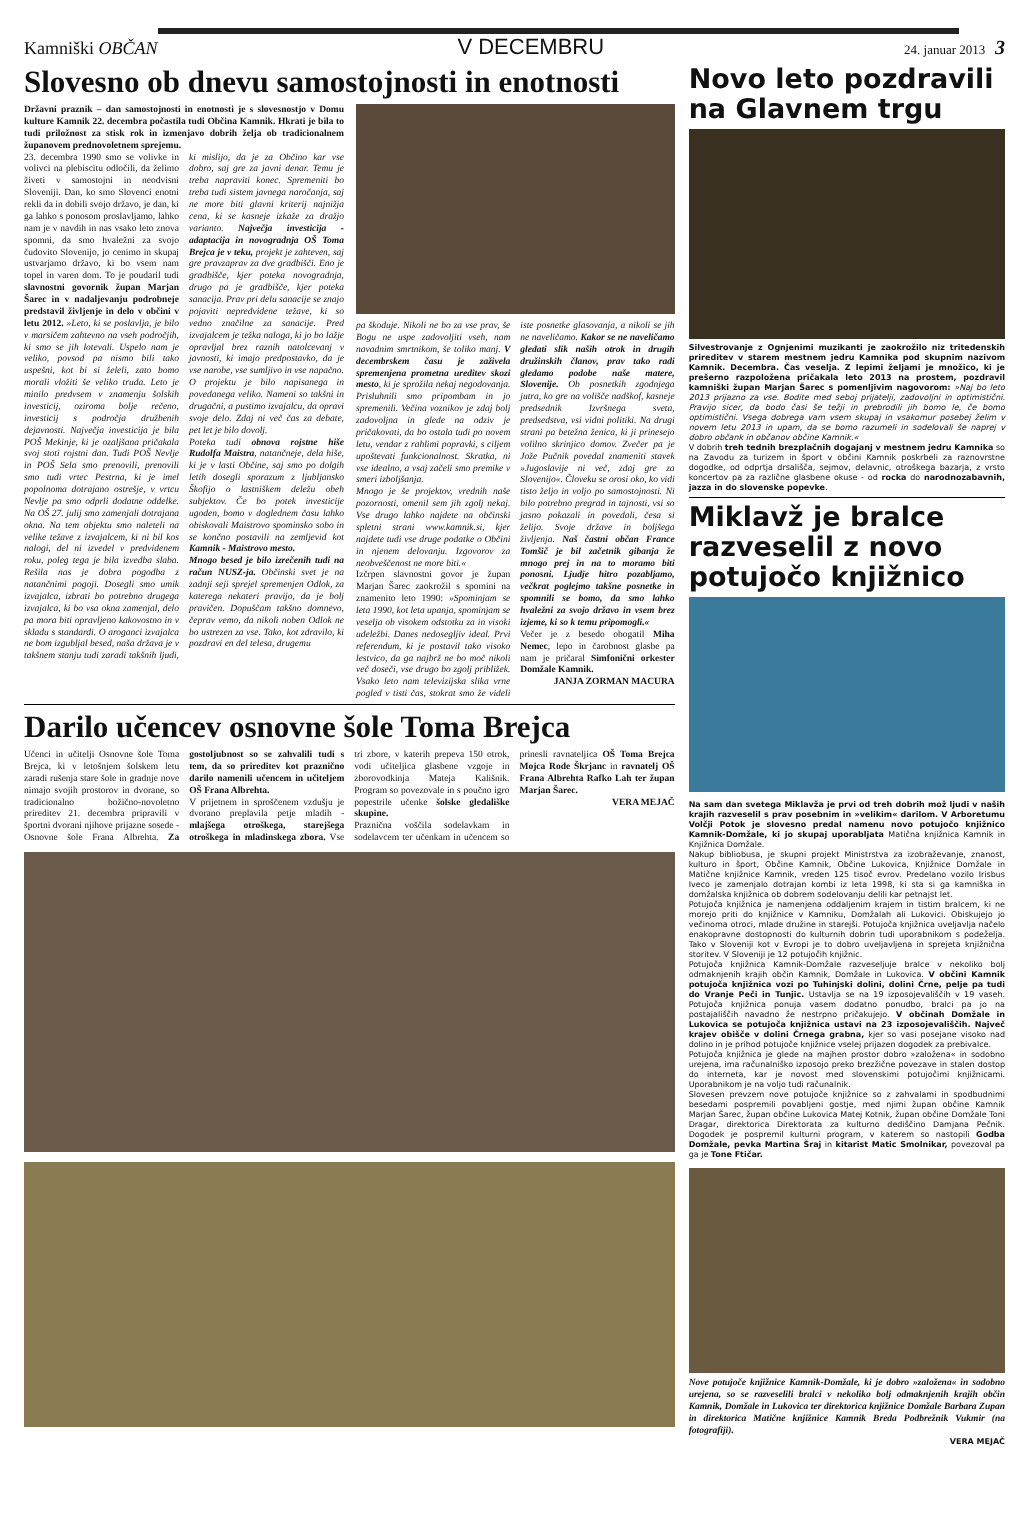Kamniški OBČAN V DECEMBRU 24. januar 2013 3
Slovesno ob dnevu samostojnosti in enotnosti
Državni praznik – dan samostojnosti in enotnosti je s slovesnostjo v Domu kulture Kamnik 22. decembra počastila tudi Občina Kamnik. Hkrati je bila to tudi priložnost za stisk rok in izmenjavo dobrih želja ob tradicionalnem županovem prednovoletnem sprejemu.
23. decembra 1990 smo se volivke in volivci na plebiscitu odločili, da želimo živeti v samostojni in neodvisni Sloveniji. Dan, ko smo Slovenci enotni rekli da in dobili svojo državo, je dan, ki ga lahko s ponosom proslavljamo, lahko nam je v navdih in nas vsako leto znova spomni, da smo hvaležni za svojo čudovito Slovenijo, jo cenimo in skupaj ustvarjamo državo, ki bo vsem nam topel in varen dom. To je poudaril tudi slavnostni govornik župan Marjan Šarec in v nadaljevanju podrobneje predstavil življenje in delo v občini v letu 2012. »Leto, ki se poslavlja, je bilo v marsičem zahtevno na vseh področjih, ki smo se jih lotevali. Uspelo nam je veliko, povsod pa nismo bili tako uspešni, kot bi si želeli, zato bomo morali vložiti še veliko truda. Leto je minilo predvsem v znamenju šolskih investicij, oziroma bolje rečeno, investicij s področja družbenih dejavnosti. Največja investicija je bila POŠ Mekinje, ki je ozaljšana pričakala svoj stoti rojstni dan. Tudi POŠ Nevlje in POŠ Sela smo prenovili, prenovili smo tudi vrtec Pestrna, ki je imel popolnoma dotrajano ostrešje, v vrtcu Nevlje pa smo odprli dodatne oddelke. Na OŠ 27. julij smo zamenjali dotrajana okna. Na tem objektu smo naleteli na velike težave z izvajalcem, ki ni bil kos nalogi, del ni izvedel v predvidenem roku, poleg tega je bila izvedba slaba. Rešila nas je dobra pogodba z natančnimi pogoji. Dosegli smo umik izvajalca, izbrati bo potrebno drugega izvajalca, ki bo vsa okna zamenjal, delo pa mora biti opravljeno kakovostno in v skladu s standardi. O aroganci izvajalca ne bom izgubljal besed, naša država je v takšnem stanju tudi zaradi takšnih ljudi, ki mislijo, da je za Občino kar vse dobro, saj gre za javni denar. Temu je treba napraviti konec. Spremeniti bo treba tudi sistem javnega naročanja, saj ne more biti glavni kriterij najnižja cena, ki se kasneje izkaže za dražjo varianto. Največja investicija - adaptacija in novogradnja OŠ Toma Brejca je v teku, projekt je zahteven, saj gre pravzaprav za dve gradbišči. Eno je gradbišče, kjer poteka novogradnja, drugo pa je gradbišče, kjer poteka sanacija. Prav pri delu sanacije se znajo pojaviti nepredvidene težave, ki so vedno značilne za sanacije. Pred izvajalcem je težka naloga, ki jo bo lažje opravljal brez raznih natolcevanj v javnosti, ki imajo predpostavko, da je vse narobe, vse sumljivo in vse napačno. O projektu je bilo napisanega in povedanega veliko. Nameni so takšni in drugačni, a pustimo izvajalcu, da opravi svoje delo. Zdaj ni več čas za debate, pet let je bilo dovolj.
Poteka tudi obnova rojstne hiše Rudolfa Maistra, natančneje, dela hiše, ki je v lasti Občine, saj smo po dolgih letih dosegli sporazum z ljubljansko Škofijo o lastniškem deležu obeh subjektov. Če bo potek investicije ugoden, bomo v doglednem času lahko obiskovali Maistrovo spominsko sobo in se končno postavili na zemljevid kot Kamnik - Maistrovo mesto.
Mnogo besed je bilo izrečenih tudi na račun NUSZ-ja. Občinski svet je na zadnji seji sprejel spremenjen Odlok, za katerega nekateri pravijo, da je bolj pravičen. Dopuščam takšno domnevo, čeprav vemo, da nikoli noben Odlok ne bo ustrezen za vse. Tako, kot zdravilo, ki pozdravi en del telesa, drugemu
pa škoduje. Nikoli ne bo za vse prav, še Bogu ne uspe zadovoljiti vseh, nam navadnim smrtnikom, še toliko manj. V decembrskem času je zaživela spremenjena prometna ureditev skozi mesto, ki je sprožila nekaj negodovanja. Prisluhnili smo pripombam in jo spremenili. Večina voznikov je zdaj bolj zadovoljna in glede na odziv je pričakovati, da bo ostala tudi po novem letu, vendar z rahlimi popravki, s ciljem upoštevati funkcionalnost. Skratka, ni vse idealno, a vsaj začeli smo premike v smeri izboljšanja.
Mnogo je še projektov, vrednih naše pozornosti, omenil sem jih zgolj nekaj. Vse drugo lahko najdete na občinski spletni strani www.kamnik.si, kjer najdete tudi vse druge podatke o Občini in njenem delovanju. Izgovorov za neobveščenost ne more biti.«
Izčrpen slavnostni govor je župan Marjan Šarec zaokrožil s spomini na znamenito leto 1990: »Spominjam se leta 1990, kot leta upanja, spominjam se veselja ob visokem odstotku za in visoki udeležbi. Danes nedosegljiv ideal. Prvi referendum, ki je postavil tako visoko lestvico, da ga najbrž ne bo moč nikoli več doseči, vse drugo bo zgolj približek. Vsako leto nam televizijska slika vrne pogled v tisti čas, stokrat smo že videli iste posnetke glasovanja, a nikoli se jih ne naveličamo. Kakor se ne naveličamo gledati slik naših otrok in drugih družinskih članov, prav tako radi gledamo podobe naše matere, Slovenije. Ob posnetkih zgodnjega jutra, ko gre na volišče nadškof, kasneje predsednik Izvršnega sveta, predsedstva, vsi vidni politiki. Na drugi strani pa betežna ženica, ki ji prinesejo volilno skrinjico domov. Zvečer pa je Jože Pučnik povedal znameniti stavek »Jugoslavije ni več, zdaj gre za Slovenijo«. Človeku se orosi oko, ko vidi tisto željo in voljo po samostojnosti. Ni bilo potrebno pregrad in tajnosti, vsi so jasno pokazali in povedali, česa si želijo. Svoje države in boljšega življenja. Naš častni občan France Tomšič je bil začetnik gibanja že mnogo prej in na to moramo biti ponosni. Ljudje hitro pozabljamo, večkrat poglejmo takšne posnetke in spomnili se bomo, da smo lahko hvaležni za svojo državo in vsem brez izjeme, ki so k temu pripomogli.«
Večer je z besedo obogatil Miha Nemec, lepo in čarobnost glasbe pa nam je pričaral Simfonični orkester Domžale Kamnik.
JANJA ZORMAN MACURA
Darilo učencev osnovne šole Toma Brejca
Učenci in učitelji Osnovne šole Toma Brejca, ki v letošnjem šolskem letu zaradi rušenja stare šole in gradnje nove nimajo svojih prostorov in dvorane, so tradicionalno božično-novoletno prireditev 21. decembra pripravili v športni dvorani njihove prijazne sosede - Osnovne šole Frana Albrehta. Za gostoljubnost so se zahvalili tudi s tem, da so prireditev kot praznično darilo namenili učencem in učiteljem OŠ Frana Albrehta.
V prijetnem in sproščenem vzdušju je dvorano preplavila petje mladih - mlajšega otroškega, starejšega otroškega in mladinskega zbora. Vse tri zbore, v katerih prepeva 150 otrok, vodi učiteljica glasbene vzgoje in zborovodkinja Mateja Kališnik. Program so povezovale in s poučno igro popestrile učenke šolske gledališke skupine.
Praznična voščila sodelavkam in sodelavcem ter učenkam in učencem so prinesli ravnateljica OŠ Toma Brejca Mojca Rode Škrjanc in ravnatelj OŠ Frana Albrehta Rafko Lah ter župan Marjan Šarec.
VERA MEJAČ
Novo leto pozdravili na Glavnem trgu
Silvestrovanje z Ognjenimi muzikanti je zaokrožilo niz tritedenskih prireditev v starem mestnem jedru Kamnika pod skupnim nazivom Kamnik. Decembra. Čas veselja. Z lepimi željami je množico, ki je prešerno razpoložena pričakala leto 2013 na prostem, pozdravil kamniški župan Marjan Šarec s pomenljivim nagovorom: »Naj bo leto 2013 prijazno za vse. Bodite med seboj prijatelji, zadovoljni in optimistični. Pravijo sicer, da bodo časi še težji in prebrodili jih bomo le, če bomo optimistični. Vsega dobrega vam vsem skupaj in vsakomur posebej želim v novem letu 2013 in upam, da se bomo razumeli in sodelovali še naprej v dobro občank in občanov občine Kamnik.«
V dobrih treh tednih brezplačnih dogajanj v mestnem jedru Kamnika so na Zavodu za turizem in šport v občini Kamnik poskrbeli za raznovrstne dogodke, od odprtja drsališča, sejmov, delavnic, otroškega bazarja, z vrsto koncertov pa za različne glasbene okuse - od rocka do narodnozabavnih, jazza in do slovenske popevke.
Miklavž je bralce razveselil z novo potujočo knjižnico
Na sam dan svetega Miklavža je prvi od treh dobrih mož ljudi v naših krajih razveselil s prav posebnim in »velikim« darilom. V Arboretumu Volčji Potok je slovesno predal namenu novo potujočo knjižnico Kamnik-Domžale, ki jo skupaj uporabljata Matična knjižnica Kamnik in Knjižnica Domžale.
Nakup bibliobusa, je skupni projekt Ministrstva za izobraževanje, znanost, kulturo in šport, Občine Kamnik, Občine Lukovica, Knjižnice Domžale in Matične knjižnice Kamnik, vreden 125 tisoč evrov. Predelano vozilo Irisbus Iveco je zamenjalo dotrajan kombi iz leta 1998, ki sta si ga kamniška in domžalska knjižnica ob dobrem sodelovanju delili kar petnajst let.
Potujoča knjižnica je namenjena oddaljenim krajem in tistim bralcem, ki ne morejo priti do knjižnice v Kamniku, Domžalah ali Lukovici. Obiskujejo jo večinoma otroci, mlade družine in starejši. Potujoča knjižnica uveljavlja načelo enakopravne dostopnosti do kulturnih dobrin tudi uporabnikom s podeželja. Tako v Sloveniji kot v Evropi je to dobro uveljavljena in sprejeta knjižnična storitev. V Sloveniji je 12 potujočih knjižnic.
Potujoča knjižnica Kamnik-Domžale razveseljuje bralce v nekoliko bolj odmaknjenih krajih občin Kamnik, Domžale in Lukovica. V občini Kamnik potujoča knjižnica vozi po Tuhinjski dolini, dolini Črne, pelje pa tudi do Vranje Peči in Tunjic. Ustavlja se na 19 izposojevališčih v 19 vaseh. Potujoča knjižnica ponuja vasem dodatno ponudbo, bralci pa jo na postajališčih navadno že nestrpno pričakujejo. V občinah Domžale in Lukovica se potujoča knjižnica ustavi na 23 izposojevališčih. Največ krajev obišče v dolini Črnega grabna, kjer so vasi posejane visoko nad dolino in je prihod potujoče knjižnice vselej prijazen dogodek za prebivalce.
Potujoča knjižnica je glede na majhen prostor dobro »založena« in sodobno urejena, ima računalniško izposojo preko brezžične povezave in stalen dostop do interneta, kar je novost med slovenskimi potujočimi knjižnicami. Uporabnikom je na voljo tudi računalnik.
Slovesen prevzem nove potujoče knjižnice so z zahvalami in spodbudnimi besedami pospremili povabljeni gostje, med njimi župan občine Kamnik Marjan Šarec, župan občine Lukovica Matej Kotnik, župan občine Domžale Toni Dragar, direktorica Direktorata za kulturno dediščino Damjana Pečnik. Dogodek je pospremil kulturni program, v katerem so nastopili Godba Domžale, pevka Martina Šraj in kitarist Matic Smolnikar, povezoval pa ga je Tone Ftičar.
Nove potujoče knjižnice Kamnik-Domžale, ki je dobro »založena« in sodobno urejena, so se razveselili bralci v nekoliko bolj odmaknjenih krajih občin Kamnik, Domžale in Lukovica ter direktorica knjižnice Domžale Barbara Zupan in direktorica Matične knjižnice Kamnik Breda Podbrežnik Vukmir (na fotografiji).
VERA MEJAČ